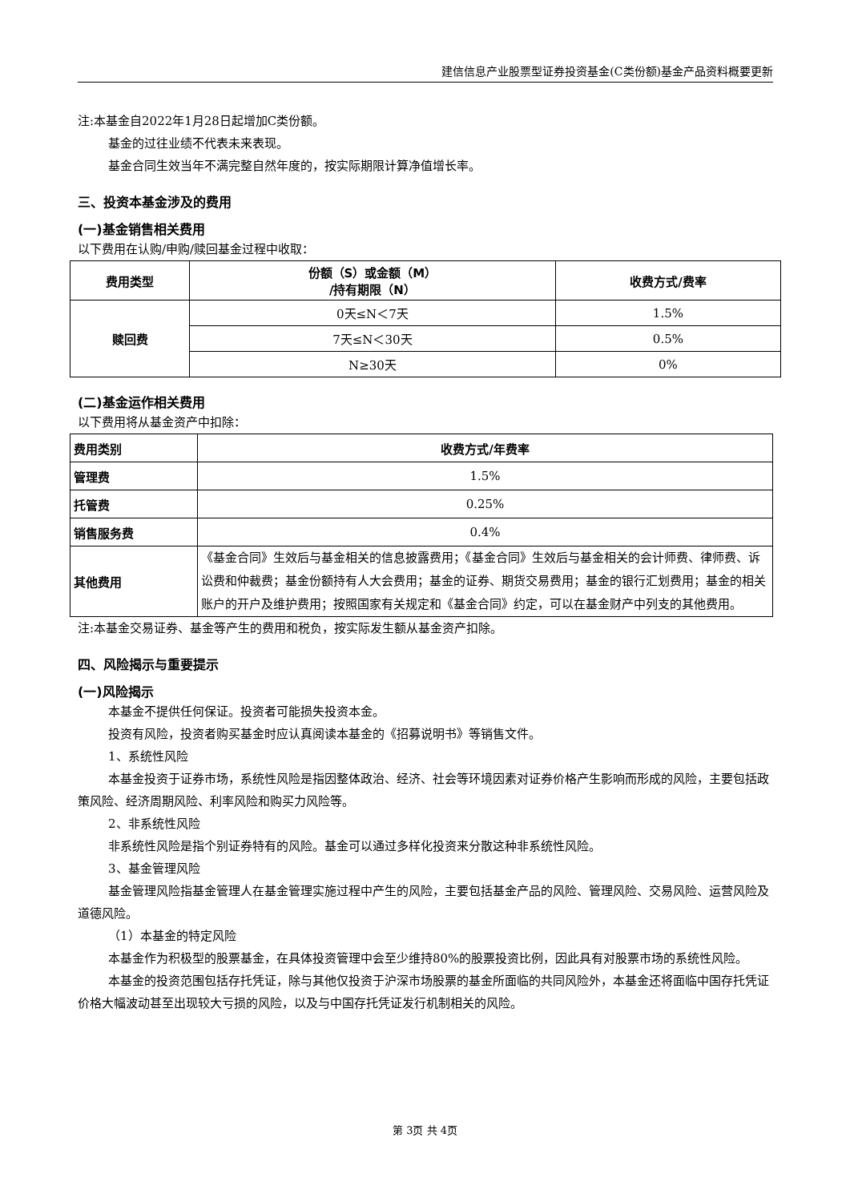建信信息产业股票型证券投资基金(C类份额)基金产品资料概要更新
注:本基金自2022年1月28日起增加C类份额。
基金的过往业绩不代表未来表现。
基金合同生效当年不满完整自然年度的，按实际期限计算净值增长率。
三、投资本基金涉及的费用
(一)基金销售相关费用
以下费用在认购/申购/赎回基金过程中收取：
| 费用类型 | 份额（S）或金额（M） /持有期限（N） | 收费方式/费率 |
| --- | --- | --- |
| 赎回费 | 0天≤N＜7天 | 1.5% |
| | 7天≤N＜30天 | 0.5% |
| | N≥30天 | 0% |
(二)基金运作相关费用
以下费用将从基金资产中扣除：
| 费用类别 | 收费方式/年费率 |
| --- | --- |
| 管理费 | 1.5% |
| 托管费 | 0.25% |
| 销售服务费 | 0.4% |
| 其他费用 | 《基金合同》生效后与基金相关的信息披露费用；《基金合同》生效后与基金相关的会计师费、律师费、诉讼费和仲裁费；基金份额持有人大会费用；基金的证券、期货交易费用；基金的银行汇划费用；基金的相关账户的开户及维护费用；按照国家有关规定和《基金合同》约定，可以在基金财产中列支的其他费用。 |
注:本基金交易证券、基金等产生的费用和税负，按实际发生额从基金资产扣除。
四、风险揭示与重要提示
(一)风险揭示
本基金不提供任何保证。投资者可能损失投资本金。
投资有风险，投资者购买基金时应认真阅读本基金的《招募说明书》等销售文件。
1、系统性风险
本基金投资于证券市场，系统性风险是指因整体政治、经济、社会等环境因素对证券价格产生影响而形成的风险，主要包括政策风险、经济周期风险、利率风险和购买力风险等。
2、非系统性风险
非系统性风险是指个别证券特有的风险。基金可以通过多样化投资来分散这种非系统性风险。
3、基金管理风险
基金管理风险指基金管理人在基金管理实施过程中产生的风险，主要包括基金产品的风险、管理风险、交易风险、运营风险及道德风险。
（1）本基金的特定风险
本基金作为积极型的股票基金，在具体投资管理中会至少维持80%的股票投资比例，因此具有对股票市场的系统性风险。
本基金的投资范围包括存托凭证，除与其他仅投资于沪深市场股票的基金所面临的共同风险外，本基金还将面临中国存托凭证价格大幅波动甚至出现较大亏损的风险，以及与中国存托凭证发行机制相关的风险。
第 3页 共 4页